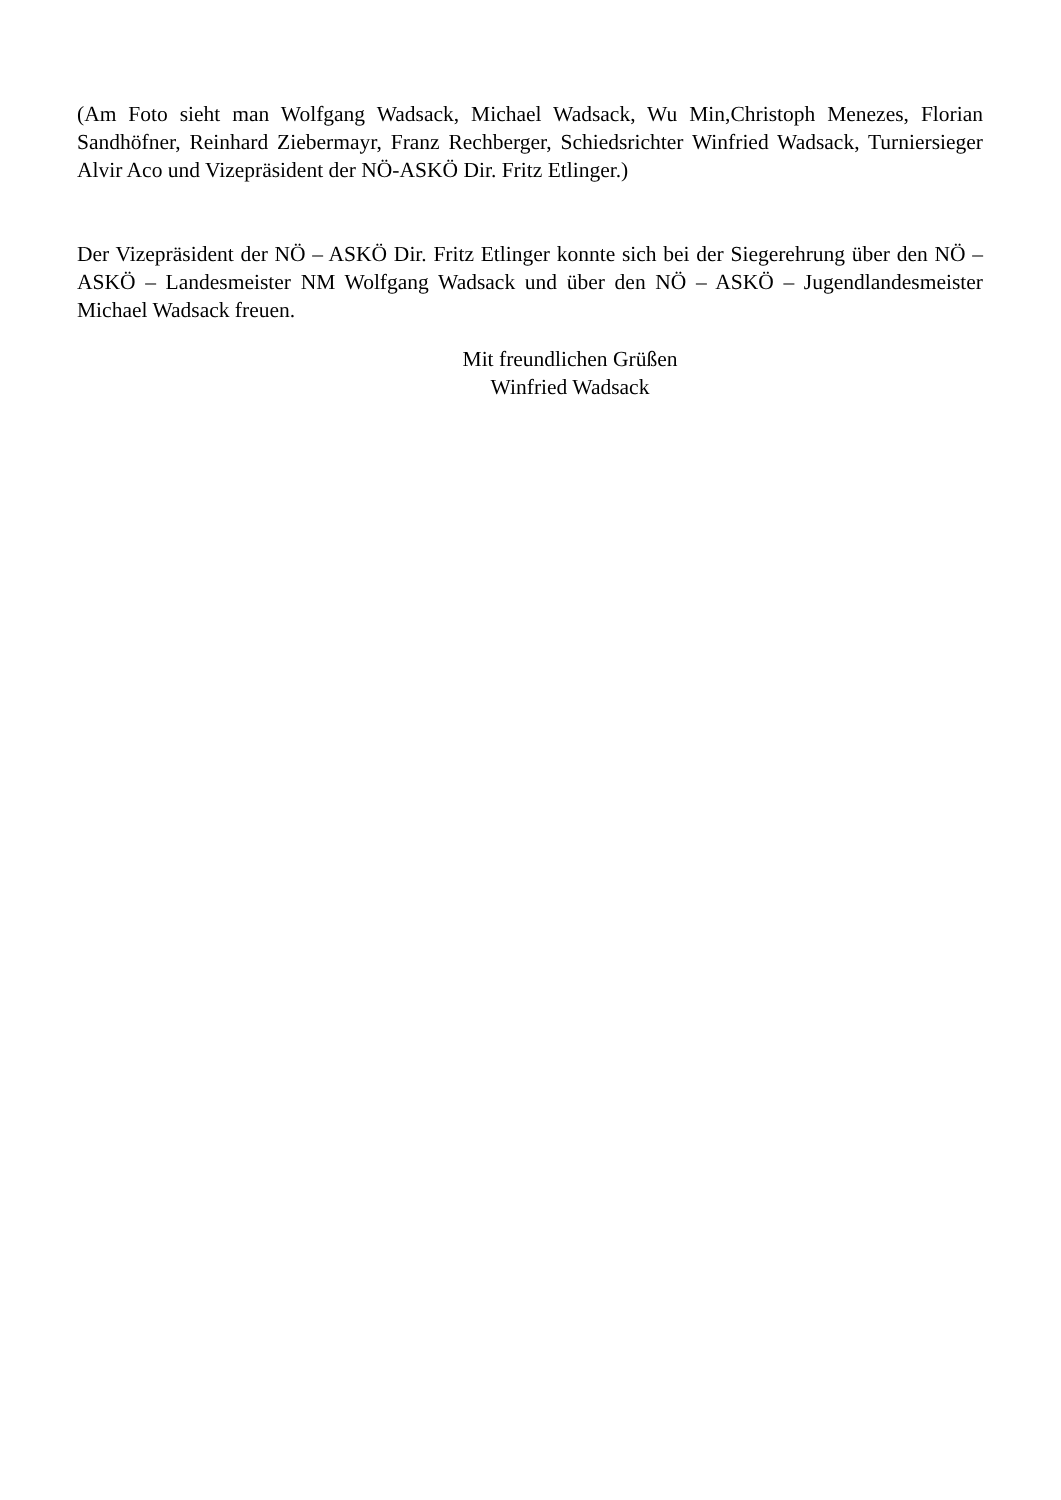(Am Foto sieht man Wolfgang Wadsack, Michael Wadsack, Wu Min,Christoph Menezes, Florian Sandhöfner, Reinhard Ziebermayr, Franz Rechberger, Schiedsrichter Winfried Wadsack, Turniersieger Alvir Aco und Vizepräsident der NÖ-ASKÖ Dir. Fritz Etlinger.)
Der Vizepräsident der NÖ – ASKÖ Dir. Fritz Etlinger konnte sich bei der Siegerehrung über den NÖ – ASKÖ – Landesmeister NM Wolfgang Wadsack und über den NÖ – ASKÖ – Jugendlandesmeister Michael Wadsack freuen.
Mit freundlichen Grüßen
Winfried Wadsack